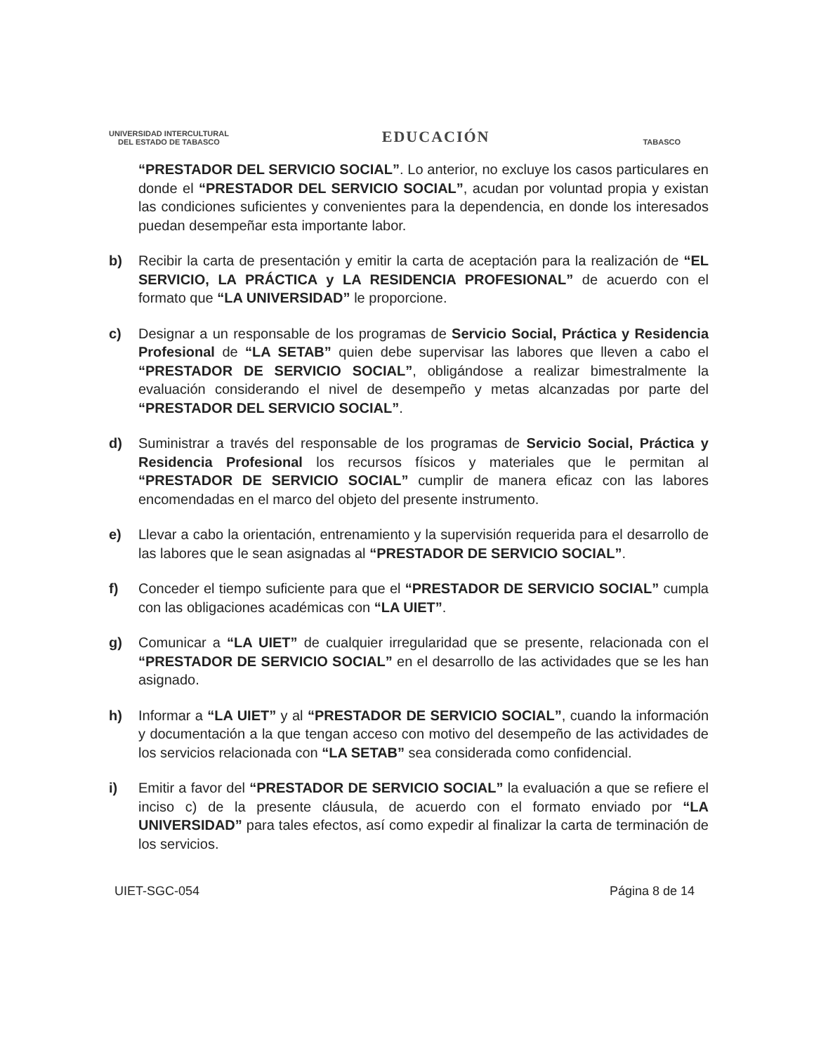UNIVERSIDAD INTERCULTURAL
DEL ESTADO DE TABASCO
EDUCACIÓN
TABASCO
“PRESTADOR DEL SERVICIO SOCIAL”. Lo anterior, no excluye los casos particulares en donde el “PRESTADOR DEL SERVICIO SOCIAL”, acudan por voluntad propia y existan las condiciones suficientes y convenientes para la dependencia, en donde los interesados puedan desempeñar esta importante labor.
b) Recibir la carta de presentación y emitir la carta de aceptación para la realización de “EL SERVICIO, LA PRÁCTICA y LA RESIDENCIA PROFESIONAL” de acuerdo con el formato que “LA UNIVERSIDAD” le proporcione.
c) Designar a un responsable de los programas de Servicio Social, Práctica y Residencia Profesional de “LA SETAB” quien debe supervisar las labores que lleven a cabo el “PRESTADOR DE SERVICIO SOCIAL”, obligándose a realizar bimestralmente la evaluación considerando el nivel de desempeño y metas alcanzadas por parte del “PRESTADOR DEL SERVICIO SOCIAL”.
d) Suministrar a través del responsable de los programas de Servicio Social, Práctica y Residencia Profesional los recursos físicos y materiales que le permitan al “PRESTADOR DE SERVICIO SOCIAL” cumplir de manera eficaz con las labores encomendadas en el marco del objeto del presente instrumento.
e) Llevar a cabo la orientación, entrenamiento y la supervisión requerida para el desarrollo de las labores que le sean asignadas al “PRESTADOR DE SERVICIO SOCIAL”.
f) Conceder el tiempo suficiente para que el “PRESTADOR DE SERVICIO SOCIAL” cumpla con las obligaciones académicas con “LA UIET”.
g) Comunicar a “LA UIET” de cualquier irregularidad que se presente, relacionada con el “PRESTADOR DE SERVICIO SOCIAL” en el desarrollo de las actividades que se les han asignado.
h) Informar a “LA UIET” y al “PRESTADOR DE SERVICIO SOCIAL”, cuando la información y documentación a la que tengan acceso con motivo del desempeño de las actividades de los servicios relacionada con “LA SETAB” sea considerada como confidencial.
i) Emitir a favor del “PRESTADOR DE SERVICIO SOCIAL” la evaluación a que se refiere el inciso c) de la presente cláusula, de acuerdo con el formato enviado por “LA UNIVERSIDAD” para tales efectos, así como expedir al finalizar la carta de terminación de los servicios.
UIET-SGC-054 Página 8 de 14